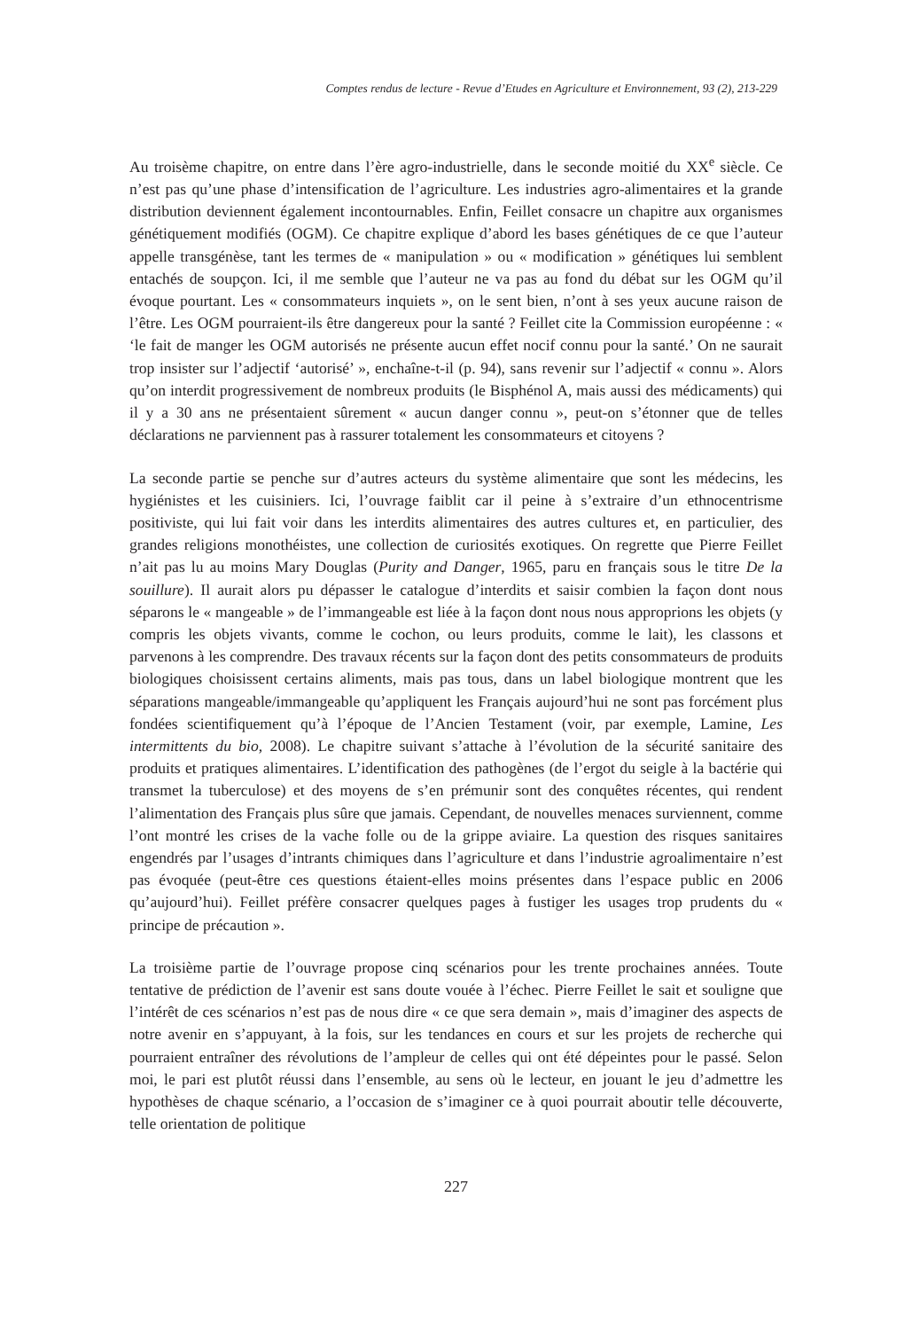Comptes rendus de lecture - Revue d’Etudes en Agriculture et Environnement, 93 (2), 213-229
Au troisème chapitre, on entre dans l’ère agro-industrielle, dans le seconde moitié du XX<sup>e</sup> siècle. Ce n’est pas qu’une phase d’intensification de l’agriculture. Les industries agro-alimentaires et la grande distribution deviennent également incontournables. Enfin, Feillet consacre un chapitre aux organismes génétiquement modifiés (OGM). Ce chapitre explique d’abord les bases génétiques de ce que l’auteur appelle transgénèse, tant les termes de « manipulation » ou « modification » génétiques lui semblent entachés de soupçon. Ici, il me semble que l’auteur ne va pas au fond du débat sur les OGM qu’il évoque pourtant. Les « consommateurs inquiets », on le sent bien, n’ont à ses yeux aucune raison de l’être. Les OGM pourraient-ils être dangereux pour la santé ? Feillet cite la Commission européenne : « ‘le fait de manger les OGM autorisés ne présente aucun effet nocif connu pour la santé.’ On ne saurait trop insister sur l’adjectif ‘autorisé’ », enchaîne-t-il (p. 94), sans revenir sur l’adjectif « connu ». Alors qu’on interdit progressivement de nombreux produits (le Bisphénol A, mais aussi des médicaments) qui il y a 30 ans ne présentaient sûrement « aucun danger connu », peut-on s’étonner que de telles déclarations ne parviennent pas à rassurer totalement les consommateurs et citoyens ?
La seconde partie se penche sur d’autres acteurs du système alimentaire que sont les médecins, les hygiénistes et les cuisiniers. Ici, l’ouvrage faiblit car il peine à s’extraire d’un ethnocentrisme positiviste, qui lui fait voir dans les interdits alimentaires des autres cultures et, en particulier, des grandes religions monothéistes, une collection de curiosités exotiques. On regrette que Pierre Feillet n’ait pas lu au moins Mary Douglas (Purity and Danger, 1965, paru en français sous le titre De la souillure). Il aurait alors pu dépasser le catalogue d’interdits et saisir combien la façon dont nous séparons le « mangeable » de l’immangeable est liée à la façon dont nous nous approprions les objets (y compris les objets vivants, comme le cochon, ou leurs produits, comme le lait), les classons et parvenons à les comprendre. Des travaux récents sur la façon dont des petits consommateurs de produits biologiques choisissent certains aliments, mais pas tous, dans un label biologique montrent que les séparations mangeable/immangeable qu’appliquent les Français aujourd’hui ne sont pas forcément plus fondées scientifiquement qu’à l’époque de l’Ancien Testament (voir, par exemple, Lamine, Les intermittents du bio, 2008). Le chapitre suivant s’attache à l’évolution de la sécurité sanitaire des produits et pratiques alimentaires. L’identification des pathogènes (de l’ergot du seigle à la bactérie qui transmet la tuberculose) et des moyens de s’en prémunir sont des conquêtes récentes, qui rendent l’alimentation des Français plus sûre que jamais. Cependant, de nouvelles menaces surviennent, comme l’ont montré les crises de la vache folle ou de la grippe aviaire. La question des risques sanitaires engendrés par l’usages d’intrants chimiques dans l’agriculture et dans l’industrie agroalimentaire n’est pas évoquée (peut-être ces questions étaient-elles moins présentes dans l’espace public en 2006 qu’aujourd’hui). Feillet préfère consacrer quelques pages à fustiger les usages trop prudents du « principe de précaution ».
La troisième partie de l’ouvrage propose cinq scénarios pour les trente prochaines années. Toute tentative de prédiction de l’avenir est sans doute vouée à l’échec. Pierre Feillet le sait et souligne que l’intérêt de ces scénarios n’est pas de nous dire « ce que sera demain », mais d’imaginer des aspects de notre avenir en s’appuyant, à la fois, sur les tendances en cours et sur les projets de recherche qui pourraient entraîner des révolutions de l’ampleur de celles qui ont été dépeintes pour le passé. Selon moi, le pari est plutôt réussi dans l’ensemble, au sens où le lecteur, en jouant le jeu d’admettre les hypothèses de chaque scénario, a l’occasion de s’imaginer ce à quoi pourrait aboutir telle découverte, telle orientation de politique
227